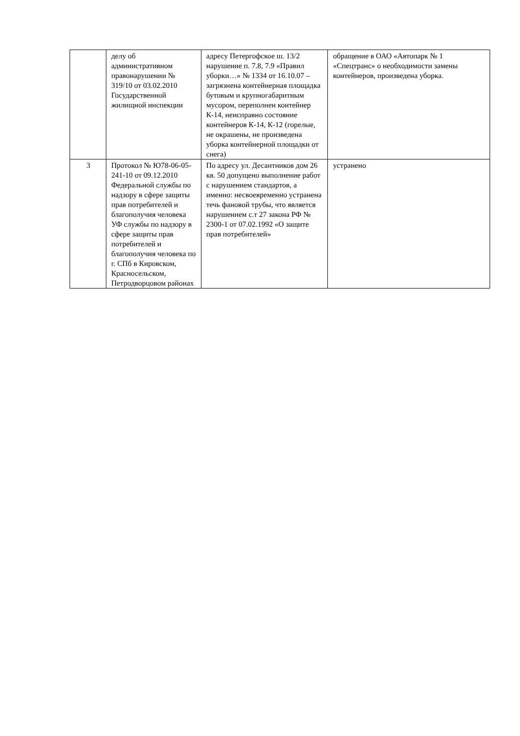| | делу об административном правонарушении № 319/10 от 03.02.2010 Государственной жилищной инспекции | адресу Петергофское ш. 13/2 нарушение п. 7.8, 7.9 «Правил уборки…» № 1334 от 16.10.07 – загрязнена контейнерная площадка бутовым и крупногабаритным мусором, переполнен контейнер К-14, неисправно состояние контейнеров К-14, К-12 (горелые, не окрашены, не произведена уборка контейнерной площадки от снега) | обращение в ОАО «Автопарк № 1 «Спецтранс» о необходимости замены контейнеров, произведена уборка. |
| 3 | Протокол № Ю78-06-05-241-10 от 09.12.2010 Федеральной службы по надзору в сфере защиты прав потребителей и благополучия человека УФ службы по надзору в сфере защиты прав потребителей и благополучия человека по г. СПб в Кировском, Красносельском, Петродворцовом районах | По адресу ул. Десантников дом 26 кв. 50 допущено выполнение работ с нарушением стандартов, а именно: несвоевременно устранена течь фановой трубы, что является нарушением с.т 27 закона РФ № 2300-1 от 07.02.1992 «О защите прав потребителей» | устранено |